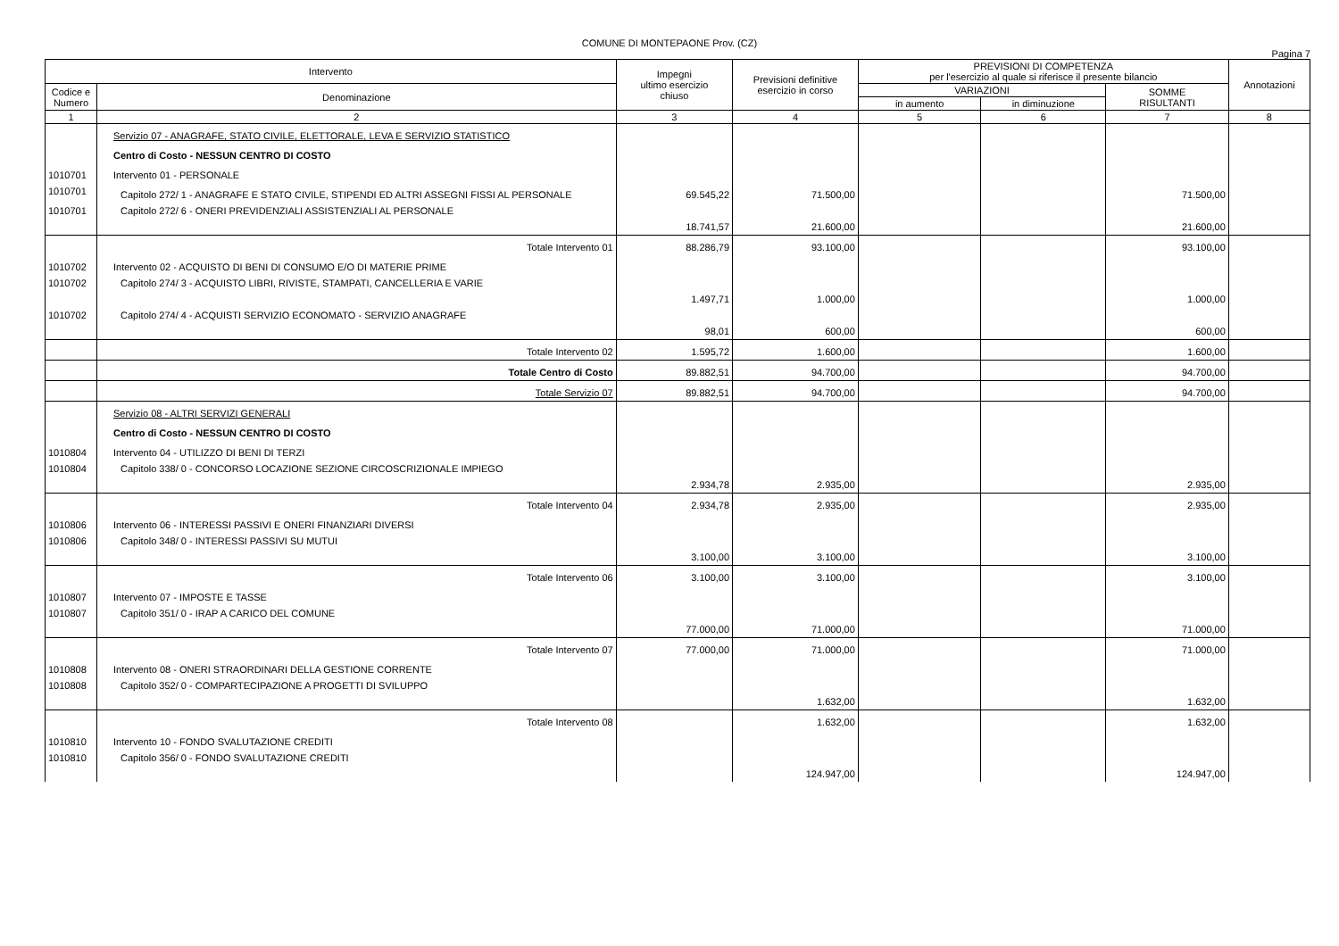COMUNE DI MONTEPAONE Prov. (CZ)
Pagina 7
| Intervento | | Impegni ultimo esercizio chiuso | Previsioni definitive esercizio in corso | PREVISIONI DI COMPETENZA per l'esercizio al quale si riferisce il presente bilancio | | | Annotazioni |
| --- | --- | --- | --- | --- | --- | --- | --- |
| Codice e Numero | Denominazione | | | VARIAZIONI | | SOMME RISULTANTI | |
| | | | | in aumento | in diminuzione | | |
| 1 | 2 | 3 | 4 | 5 | 6 | 7 | 8 |
| | Servizio 07 - ANAGRAFE, STATO CIVILE, ELETTORALE, LEVA E SERVIZIO STATISTICO | | | | | | |
| | Centro di Costo - NESSUN CENTRO DI COSTO | | | | | | |
| 1010701 | Intervento 01 - PERSONALE | | | | | | |
| 1010701 | Capitolo 272/ 1 - ANAGRAFE E STATO CIVILE, STIPENDI ED ALTRI ASSEGNI FISSI AL PERSONALE | 69.545,22 | 71.500,00 | | | 71.500,00 | |
| 1010701 | Capitolo 272/ 6 - ONERI PREVIDENZIALI ASSISTENZIALI AL PERSONALE | 18.741,57 | 21.600,00 | | | 21.600,00 | |
| | Totale Intervento 01 | 88.286,79 | 93.100,00 | | | 93.100,00 | |
| 1010702 | Intervento 02 - ACQUISTO DI BENI DI CONSUMO E/O DI MATERIE PRIME | | | | | | |
| 1010702 | Capitolo 274/ 3 - ACQUISTO LIBRI, RIVISTE, STAMPATI, CANCELLERIA E VARIE | 1.497,71 | 1.000,00 | | | 1.000,00 | |
| 1010702 | Capitolo 274/ 4 - ACQUISTI SERVIZIO ECONOMATO - SERVIZIO ANAGRAFE | 98,01 | 600,00 | | | 600,00 | |
| | Totale Intervento 02 | 1.595,72 | 1.600,00 | | | 1.600,00 | |
| | Totale Centro di Costo | 89.882,51 | 94.700,00 | | | 94.700,00 | |
| | Totale Servizio 07 | 89.882,51 | 94.700,00 | | | 94.700,00 | |
| | Servizio 08 - ALTRI SERVIZI GENERALI | | | | | | |
| | Centro di Costo - NESSUN CENTRO DI COSTO | | | | | | |
| 1010804 | Intervento 04 - UTILIZZO DI BENI DI TERZI | | | | | | |
| 1010804 | Capitolo 338/ 0 - CONCORSO LOCAZIONE SEZIONE CIRCOSCRIZIONALE IMPIEGO | 2.934,78 | 2.935,00 | | | 2.935,00 | |
| | Totale Intervento 04 | 2.934,78 | 2.935,00 | | | 2.935,00 | |
| 1010806 | Intervento 06 - INTERESSI PASSIVI E ONERI FINANZIARI DIVERSI | | | | | | |
| 1010806 | Capitolo 348/ 0 - INTERESSI PASSIVI SU MUTUI | 3.100,00 | 3.100,00 | | | 3.100,00 | |
| | Totale Intervento 06 | 3.100,00 | 3.100,00 | | | 3.100,00 | |
| 1010807 | Intervento 07 - IMPOSTE E TASSE | | | | | | |
| 1010807 | Capitolo 351/ 0 - IRAP A CARICO DEL COMUNE | 77.000,00 | 71.000,00 | | | 71.000,00 | |
| | Totale Intervento 07 | 77.000,00 | 71.000,00 | | | 71.000,00 | |
| 1010808 | Intervento 08 - ONERI STRAORDINARI DELLA GESTIONE CORRENTE | | | | | | |
| 1010808 | Capitolo 352/ 0 - COMPARTECIPAZIONE A PROGETTI DI SVILUPPO | | 1.632,00 | | | 1.632,00 | |
| | Totale Intervento 08 | | 1.632,00 | | | 1.632,00 | |
| 1010810 | Intervento 10 - FONDO SVALUTAZIONE CREDITI | | | | | | |
| 1010810 | Capitolo 356/ 0 - FONDO SVALUTAZIONE CREDITI | | 124.947,00 | | | 124.947,00 | |